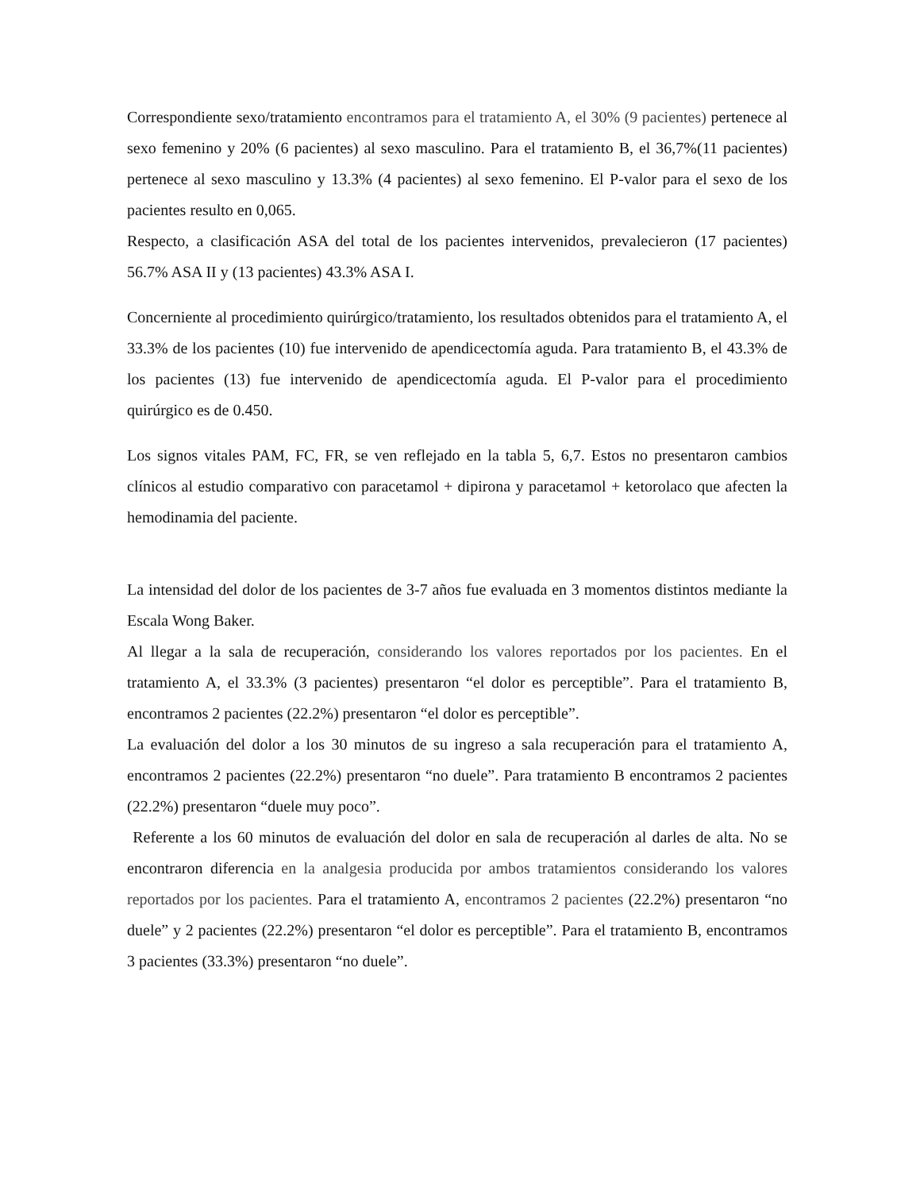Correspondiente sexo/tratamiento encontramos para el tratamiento A, el 30% (9 pacientes) pertenece al sexo femenino y 20% (6 pacientes) al sexo masculino. Para el tratamiento B, el 36,7%(11 pacientes) pertenece al sexo masculino y 13.3% (4 pacientes) al sexo femenino. El P-valor para el sexo de los pacientes resulto en 0,065.
Respecto, a clasificación ASA del total de los pacientes intervenidos, prevalecieron (17 pacientes) 56.7% ASA II y (13 pacientes) 43.3% ASA I.
Concerniente al procedimiento quirúrgico/tratamiento, los resultados obtenidos para el tratamiento A, el 33.3% de los pacientes (10) fue intervenido de apendicectomía aguda. Para tratamiento B, el 43.3% de los pacientes (13) fue intervenido de apendicectomía aguda. El P-valor para el procedimiento quirúrgico es de 0.450.
Los signos vitales PAM, FC, FR, se ven reflejado en la tabla 5, 6,7. Estos no presentaron cambios clínicos al estudio comparativo con paracetamol + dipirona y paracetamol + ketorolaco que afecten la hemodinamia del paciente.
La intensidad del dolor de los pacientes de 3-7 años fue evaluada en 3 momentos distintos mediante la Escala Wong Baker.
Al llegar a la sala de recuperación, considerando los valores reportados por los pacientes. En el tratamiento A, el 33.3% (3 pacientes) presentaron “el dolor es perceptible”. Para el tratamiento B, encontramos 2 pacientes (22.2%) presentaron “el dolor es perceptible”.
La evaluación del dolor a los 30 minutos de su ingreso a sala recuperación para el tratamiento A, encontramos 2 pacientes (22.2%) presentaron “no duele”. Para tratamiento B encontramos 2 pacientes (22.2%) presentaron “duele muy poco”.
Referente a los 60 minutos de evaluación del dolor en sala de recuperación al darles de alta. No se encontraron diferencia en la analgesia producida por ambos tratamientos considerando los valores reportados por los pacientes. Para el tratamiento A, encontramos 2 pacientes (22.2%) presentaron “no duele” y 2 pacientes (22.2%) presentaron “el dolor es perceptible”. Para el tratamiento B, encontramos 3 pacientes (33.3%) presentaron “no duele”.